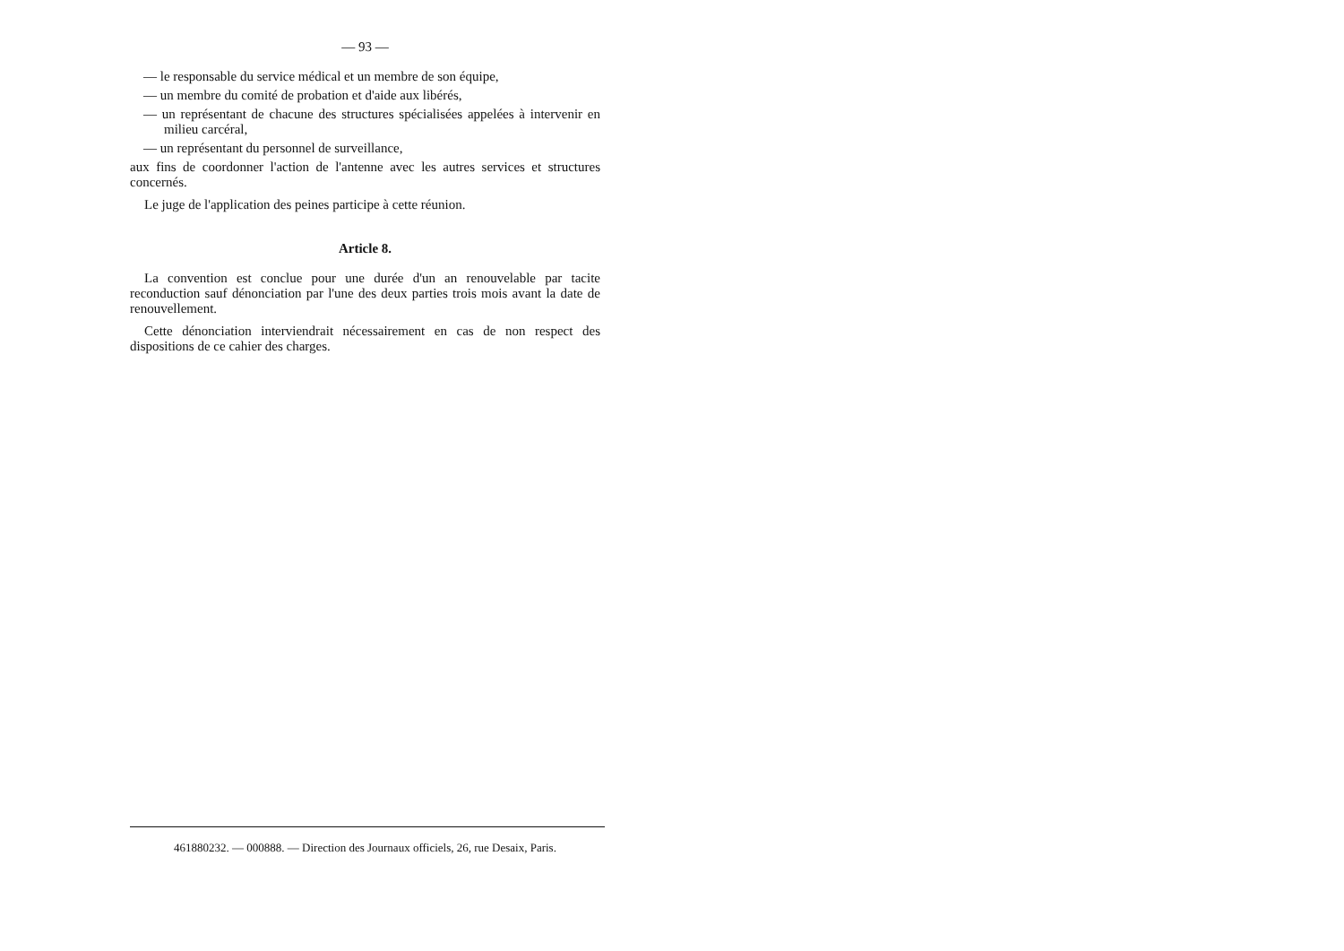— 93 —
— le responsable du service médical et un membre de son équipe,
— un membre du comité de probation et d'aide aux libérés,
— un représentant de chacune des structures spécialisées appelées à intervenir en milieu carcéral,
— un représentant du personnel de surveillance,
aux fins de coordonner l'action de l'antenne avec les autres services et structures concernés.
Le juge de l'application des peines participe à cette réunion.
Article 8.
La convention est conclue pour une durée d'un an renouvelable par tacite reconduction sauf dénonciation par l'une des deux parties trois mois avant la date de renouvellement.
Cette dénonciation interviendrait nécessairement en cas de non respect des dispositions de ce cahier des charges.
461880232. — 000888. — Direction des Journaux officiels, 26, rue Desaix, Paris.